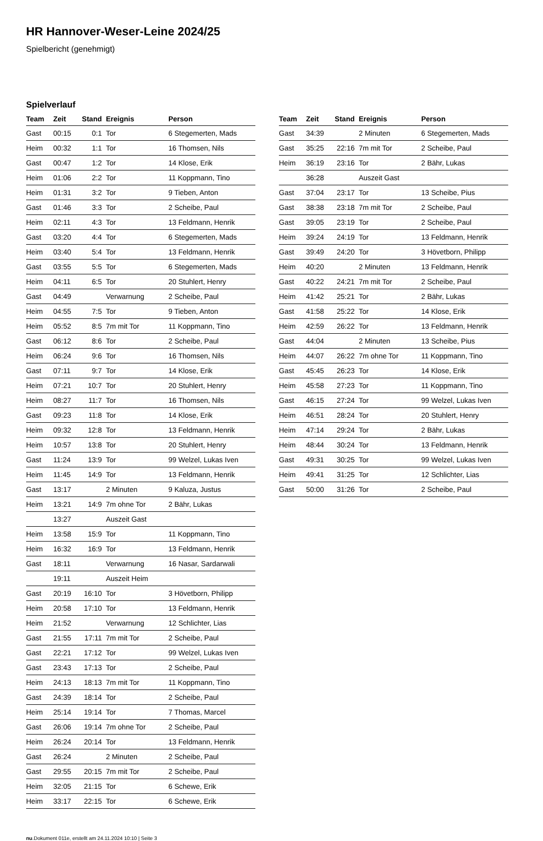HR Hannover-Weser-Leine 2024/25
Spielbericht (genehmigt)
Spielverlauf
| Team | Zeit | Stand | Ereignis | Person |
| --- | --- | --- | --- | --- |
| Gast | 00:15 | 0:1 | Tor | 6 Stegemerten, Mads |
| Heim | 00:32 | 1:1 | Tor | 16 Thomsen, Nils |
| Gast | 00:47 | 1:2 | Tor | 14 Klose, Erik |
| Heim | 01:06 | 2:2 | Tor | 11 Koppmann, Tino |
| Heim | 01:31 | 3:2 | Tor | 9 Tieben, Anton |
| Gast | 01:46 | 3:3 | Tor | 2 Scheibe, Paul |
| Heim | 02:11 | 4:3 | Tor | 13 Feldmann, Henrik |
| Gast | 03:20 | 4:4 | Tor | 6 Stegemerten, Mads |
| Heim | 03:40 | 5:4 | Tor | 13 Feldmann, Henrik |
| Gast | 03:55 | 5:5 | Tor | 6 Stegemerten, Mads |
| Heim | 04:11 | 6:5 | Tor | 20 Stuhlert, Henry |
| Gast | 04:49 | | Verwarnung | 2 Scheibe, Paul |
| Heim | 04:55 | 7:5 | Tor | 9 Tieben, Anton |
| Heim | 05:52 | 8:5 | 7m mit Tor | 11 Koppmann, Tino |
| Gast | 06:12 | 8:6 | Tor | 2 Scheibe, Paul |
| Heim | 06:24 | 9:6 | Tor | 16 Thomsen, Nils |
| Gast | 07:11 | 9:7 | Tor | 14 Klose, Erik |
| Heim | 07:21 | 10:7 | Tor | 20 Stuhlert, Henry |
| Heim | 08:27 | 11:7 | Tor | 16 Thomsen, Nils |
| Gast | 09:23 | 11:8 | Tor | 14 Klose, Erik |
| Heim | 09:32 | 12:8 | Tor | 13 Feldmann, Henrik |
| Heim | 10:57 | 13:8 | Tor | 20 Stuhlert, Henry |
| Gast | 11:24 | 13:9 | Tor | 99 Welzel, Lukas Iven |
| Heim | 11:45 | 14:9 | Tor | 13 Feldmann, Henrik |
| Gast | 13:17 | | 2 Minuten | 9 Kaluza, Justus |
| Heim | 13:21 | 14:9 | 7m ohne Tor | 2 Bähr, Lukas |
| | 13:27 | | Auszeit Gast | |
| Heim | 13:58 | 15:9 | Tor | 11 Koppmann, Tino |
| Heim | 16:32 | 16:9 | Tor | 13 Feldmann, Henrik |
| Gast | 18:11 | | Verwarnung | 16 Nasar, Sardarwali |
| | 19:11 | | Auszeit Heim | |
| Gast | 20:19 | 16:10 | Tor | 3 Hövetborn, Philipp |
| Heim | 20:58 | 17:10 | Tor | 13 Feldmann, Henrik |
| Heim | 21:52 | | Verwarnung | 12 Schlichter, Lias |
| Gast | 21:55 | 17:11 | 7m mit Tor | 2 Scheibe, Paul |
| Gast | 22:21 | 17:12 | Tor | 99 Welzel, Lukas Iven |
| Gast | 23:43 | 17:13 | Tor | 2 Scheibe, Paul |
| Heim | 24:13 | 18:13 | 7m mit Tor | 11 Koppmann, Tino |
| Gast | 24:39 | 18:14 | Tor | 2 Scheibe, Paul |
| Heim | 25:14 | 19:14 | Tor | 7 Thomas, Marcel |
| Gast | 26:06 | 19:14 | 7m ohne Tor | 2 Scheibe, Paul |
| Heim | 26:24 | 20:14 | Tor | 13 Feldmann, Henrik |
| Gast | 26:24 | | 2 Minuten | 2 Scheibe, Paul |
| Gast | 29:55 | 20:15 | 7m mit Tor | 2 Scheibe, Paul |
| Heim | 32:05 | 21:15 | Tor | 6 Schewe, Erik |
| Heim | 33:17 | 22:15 | Tor | 6 Schewe, Erik |
| Team | Zeit | Stand | Ereignis | Person |
| --- | --- | --- | --- | --- |
| Gast | 34:39 | | 2 Minuten | 6 Stegemerten, Mads |
| Gast | 35:25 | 22:16 | 7m mit Tor | 2 Scheibe, Paul |
| Heim | 36:19 | 23:16 | Tor | 2 Bähr, Lukas |
| | 36:28 | | Auszeit Gast | |
| Gast | 37:04 | 23:17 | Tor | 13 Scheibe, Pius |
| Gast | 38:38 | 23:18 | 7m mit Tor | 2 Scheibe, Paul |
| Gast | 39:05 | 23:19 | Tor | 2 Scheibe, Paul |
| Heim | 39:24 | 24:19 | Tor | 13 Feldmann, Henrik |
| Gast | 39:49 | 24:20 | Tor | 3 Hövetborn, Philipp |
| Heim | 40:20 | | 2 Minuten | 13 Feldmann, Henrik |
| Gast | 40:22 | 24:21 | 7m mit Tor | 2 Scheibe, Paul |
| Heim | 41:42 | 25:21 | Tor | 2 Bähr, Lukas |
| Gast | 41:58 | 25:22 | Tor | 14 Klose, Erik |
| Heim | 42:59 | 26:22 | Tor | 13 Feldmann, Henrik |
| Gast | 44:04 | | 2 Minuten | 13 Scheibe, Pius |
| Heim | 44:07 | 26:22 | 7m ohne Tor | 11 Koppmann, Tino |
| Gast | 45:45 | 26:23 | Tor | 14 Klose, Erik |
| Heim | 45:58 | 27:23 | Tor | 11 Koppmann, Tino |
| Gast | 46:15 | 27:24 | Tor | 99 Welzel, Lukas Iven |
| Heim | 46:51 | 28:24 | Tor | 20 Stuhlert, Henry |
| Heim | 47:14 | 29:24 | Tor | 2 Bähr, Lukas |
| Heim | 48:44 | 30:24 | Tor | 13 Feldmann, Henrik |
| Gast | 49:31 | 30:25 | Tor | 99 Welzel, Lukas Iven |
| Heim | 49:41 | 31:25 | Tor | 12 Schlichter, Lias |
| Gast | 50:00 | 31:26 | Tor | 2 Scheibe, Paul |
nu.Dokument 011e, erstellt am 24.11.2024 10:10 | Seite 3